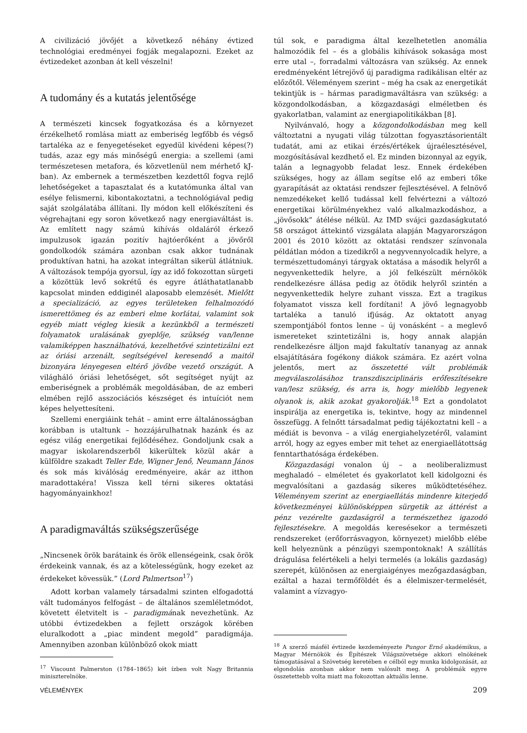A civilizáció jövőjét a következő néhány évtized technológiai eredményei fogják megalapozni. Ezeket az évtizedeket azonban át kell vészelni!
A tudomány és a kutatás jelentősége
A természeti kincsek fogyatkozása és a környezet érzékelhető romlása miatt az emberiség legfőbb és végső tartaléka az e fenyegetéseket egyedül kivédeni képes(?) tudás, azaz egy más minőségű energia: a szellemi (ami természetesen metafora, és közvetlenül nem mérhető kJ-ban). Az embernek a természetben kezdettől fogva rejlő lehetőségeket a tapasztalat és a kutatómunka által van esélye felismerni, kibontakoztatni, a technológiával pedig saját szolgálatába állítani. Ily módon kell előkészíteni és végrehajtani egy soron következő nagy energiaváltást is. Az említett nagy számú kihívás oldaláról érkező impulzusok igazán pozitív hajtóerőként a jövőről gondolkodók számára azonban csak akkor tudnának produktívan hatni, ha azokat integráltan sikerül átlátniuk. A változások tempója gyorsul, így az idő fokozottan sürgeti a közöttük levő sokrétű és egyre átláthatatlanabb kapcsolat minden eddiginél alaposabb elemzését. Mielőtt a specializáció, az egyes területeken felhalmozódó ismerettömeg és az emberi elme korlátai, valamint sok egyéb miatt végleg kiesik a kezünkből a természeti folyamatok uralásának gyeplője, szükség van/lenne valamiképpen használhatóvá, kezelhetővé szintetizálni ezt az óriási arzenált, segítségével keresendő a maitól bizonyára lényegesen eltérő jövőbe vezető országút. A világháló óriási lehetőséget, sőt segítséget nyújt az emberiségnek a problémák megoldásában, de az emberi elmében rejlő asszociációs készséget és intuíciót nem képes helyettesíteni.
Szellemi energiáink tehát – amint erre általánosságban korábban is utaltunk – hozzájárulhatnak hazánk és az egész világ energetikai fejlődéséhez. Gondoljunk csak a magyar iskolarendszerből kikerültek közül akár a külföldre szakadt Teller Ede, Wigner Jenő, Neumann János és sok más kiválóság eredményeire, akár az itthon maradottakéra! Vissza kell térni sikeres oktatási hagyományainkhoz!
A paradigmaváltás szükségszerűsége
„Nincsenek örök barátaink és örök ellenségeink, csak örök érdekeink vannak, és az a kötelességünk, hogy ezeket az érdekeket kövessük.” (Lord Palmertson<sup>17</sup>)
Adott korban valamely társadalmi szinten elfogadottá vált tudományos felfogást – de általános szemléletmódot, követett életvitelt is – paradigmának nevezhetünk. Az utóbbi évtizedekben a fejlett országok körében eluralkodott a „piac mindent megold” paradigmája. Amennyiben azonban különböző okok miatt
<sup>17</sup> Viscount Palmerston (1784–1865) két ízben volt Nagy Britannia miniszterelnöke.
túl sok, e paradigma által kezelhetetlen anomália halmozódik fel – és a globális kihívások sokasága most erre utal –, forradalmi változásra van szükség. Az ennek eredményeként létrejövő új paradigma radikálisan eltér az előzőtől. Véleményem szerint – még ha csak az energetikát tekintjük is – hármas paradigmaváltásra van szükség: a közgondolkodásban, a közgazdasági elméletben és gyakorlatban, valamint az energiapolitikákban [8].
Nyilvánvaló, hogy a közgondolkodásban meg kell változtatni a nyugati világ túlzottan fogyasztásorientált tudatát, ami az etikai érzés/értékek újraélesztésével, mozgósításával kezdhető el. Ez minden bizonnyal az egyik, talán a legnagyobb feladat lesz. Ennek érdekében szükséges, hogy az állam segítse elő az emberi tőke gyarapítását az oktatási rendszer fejlesztésével. A felnövő nemzedékeket kellő tudással kell felvértezni a változó energetikai körülményekhez való alkalmazkodáshoz, a „jövősokk” átélése nélkül. Az IMD svájci gazdaságkutató 58 országot áttekintő vizsgálata alapján Magyarországon 2001 és 2010 között az oktatási rendszer színvonala példátlan módon a tizedikről a negyvennyolcadik helyre, a természettudományi tárgyak oktatása a második helyről a negyvenkettedik helyre, a jól felkészült mérnökök rendelkezésre állása pedig az ötödik helyről szintén a negyvenkettedik helyre zuhant vissza. Ezt a tragikus folyamatot vissza kell fordítani! A jövő legnagyobb tartaléka a tanuló ifjúság. Az oktatott anyag szempontjából fontos lenne – új vonásként – a meglevő ismereteket szintetizálni is, hogy annak alapján rendelkezésre álljon majd fakultatív tananyag az annak elsajátítására fogékony diákok számára. Ez azért volna jelentős, mert az összetetté vált problémák megválaszolásához transzdiszciplináris erőfeszítésekre van/lesz szükség, és arra is, hogy mielőbb legyenek olyanok is, akik azokat gyakorolják.<sup>18</sup> Ezt a gondolatot inspirálja az energetika is, tekintve, hogy az mindennel összefügg. A felnőtt társadalmat pedig tájékoztatni kell – a médiát is bevonva – a világ energiahelyzetéről, valamint arról, hogy az egyes ember mit tehet az energiaellátottság fenntarthatósága érdekében.
Közgazdasági vonalon új – a neoliberalizmust meghaladó – elméletet és gyakorlatot kell kidolgozni és megvalósítani a gazdaság sikeres működtetéséhez. Véleményem szerint az energiaellátás mindenre kiterjedő következményei különösképpen sürgetik az áttérést a pénz vezérelte gazdaságról a természethez igazodó fejlesztésekre. A megoldás keresésekor a természeti rendszereket (erőforrásvagyon, környezet) mielőbb elébe kell helyeznünk a pénzügyi szempontoknak! A szállítás drágulása felértékeli a helyi termelés (a lokális gazdaság) szerepét, különösen az energiaigényes mezőgazdaságban, ezáltal a hazai termőföldét és a élelmiszer-termelését, valamint a vízvagyo-
<sup>18</sup> A szerző másfél évtizede kezdeményezte Pungor Ernő akadémikus, a Magyar Mérnökök és Építészek Világszövetsége akkori elnökének támogatásával a Szövetség keretében e célból egy munka kidolgozását, az elgondolás azonban akkor nem valósult meg. A problémák egyre összetettebb volta miatt ma fokozottan aktuális lenne.
VÉLEMÉNYEK 209